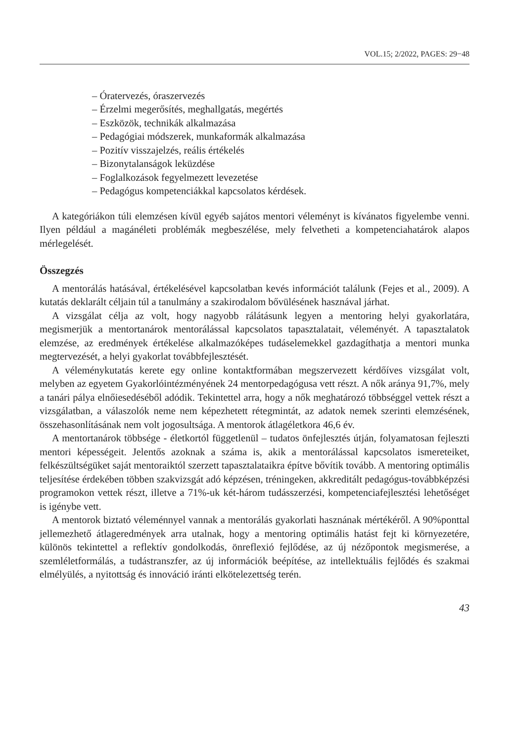VOL.15; 2/2022, PAGES: 29−48
– Óratervezés, óraszervezés
– Érzelmi megerősítés, meghallgatás, megértés
– Eszközök, technikák alkalmazása
– Pedagógiai módszerek, munkaformák alkalmazása
– Pozitív visszajelzés, reális értékelés
– Bizonytalanságok leküzdése
– Foglalkozások fegyelmezett levezetése
– Pedagógus kompetenciákkal kapcsolatos kérdések.
A kategóriákon túli elemzésen kívül egyéb sajátos mentori véleményt is kívánatos figyelembe venni. Ilyen például a magánéleti problémák megbeszélése, mely felvetheti a kompetenciahatárok alapos mérlegelését.
Összegzés
A mentorálás hatásával, értékelésével kapcsolatban kevés információt találunk (Fejes et al., 2009). A kutatás deklarált céljain túl a tanulmány a szakirodalom bővülésének hasznával járhat.
A vizsgálat célja az volt, hogy nagyobb rálátásunk legyen a mentoring helyi gyakorlatára, megismerjük a mentortanárok mentorálással kapcsolatos tapasztalatait, véleményét. A tapasztalatok elemzése, az eredmények értékelése alkalmazóképes tudáselemekkel gazdagíthatja a mentori munka megtervezését, a helyi gyakorlat továbbfejlesztését.
A véleménykutatás kerete egy online kontaktformában megszervezett kérdőíves vizsgálat volt, melyben az egyetem Gyakorlóintézményének 24 mentorpedagógusa vett részt. A nők aránya 91,7%, mely a tanári pálya elnőiesedéséből adódik. Tekintettel arra, hogy a nők meghatározó többséggel vettek részt a vizsgálatban, a válaszolók neme nem képezhetett rétegmintát, az adatok nemek szerinti elemzésének, összehasonlításának nem volt jogosultsága. A mentorok átlagéletkora 46,6 év.
A mentortanárok többsége - életkortól függetlenül – tudatos önfejlesztés útján, folyamatosan fejleszti mentori képességeit. Jelentős azoknak a száma is, akik a mentorálással kapcsolatos ismereteiket, felkészültségüket saját mentoraiktól szerzett tapasztalataikra építve bővítik tovább. A mentoring optimális teljesítése érdekében többen szakvizsgát adó képzésen, tréningeken, akkreditált pedagógus-továbbképzési programokon vettek részt, illetve a 71%-uk két-három tudásszerzési, kompetenciafejlesztési lehetőséget is igénybe vett.
A mentorok biztató véleménnyel vannak a mentorálás gyakorlati hasznának mértékéről. A 90%ponttal jellemezhető átlageredmények arra utalnak, hogy a mentoring optimális hatást fejt ki környezetére, különös tekintettel a reflektív gondolkodás, önreflexió fejlődése, az új nézőpontok megismerése, a szemléletformálás, a tudástranszfer, az új információk beépítése, az intellektuális fejlődés és szakmai elmélyülés, a nyitottság és innováció iránti elkötelezettség terén.
43